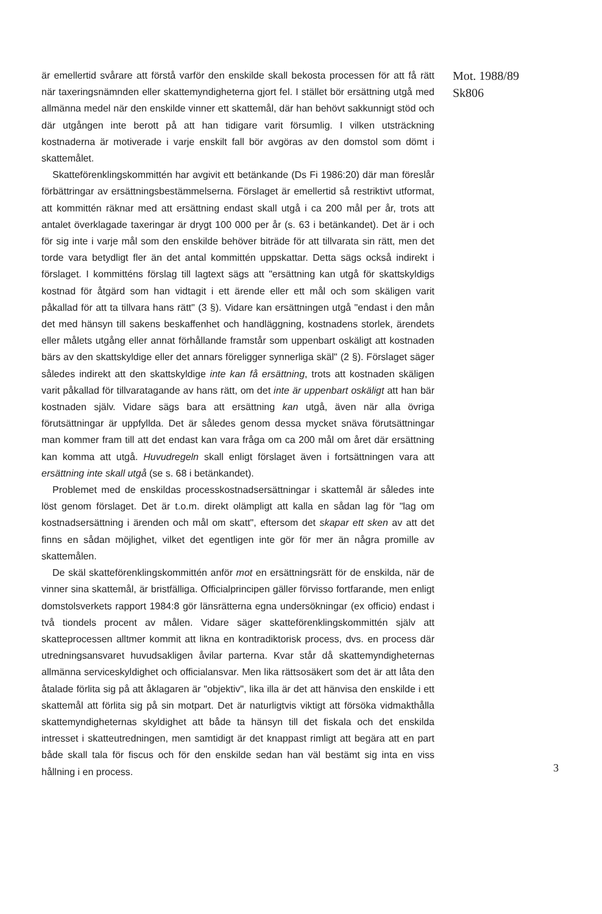är emellertid svårare att förstå varför den enskilde skall bekosta processen för att få rätt när taxeringsnämnden eller skattemyndigheterna gjort fel. I stället bör ersättning utgå med allmänna medel när den enskilde vinner ett skattemål, där han behövt sakkunnigt stöd och där utgången inte berott på att han tidigare varit försumlig. I vilken utsträckning kostnaderna är motiverade i varje enskilt fall bör avgöras av den domstol som dömt i skattemålet.
Skatteförenklingskommittén har avgivit ett betänkande (Ds Fi 1986:20) där man föreslår förbättringar av ersättningsbestämmelserna. Förslaget är emellertid så restriktivt utformat, att kommittén räknar med att ersättning endast skall utgå i ca 200 mål per år, trots att antalet överklagade taxeringar är drygt 100 000 per år (s. 63 i betänkandet). Det är i och för sig inte i varje mål som den enskilde behöver biträde för att tillvarata sin rätt, men det torde vara betydligt fler än det antal kommittén uppskattar. Detta sägs också indirekt i förslaget. I kommitténs förslag till lagtext sägs att "ersättning kan utgå för skattskyldigs kostnad för åtgärd som han vidtagit i ett ärende eller ett mål och som skäligen varit påkallad för att ta tillvara hans rätt" (3 §). Vidare kan ersättningen utgå "endast i den mån det med hänsyn till sakens beskaffenhet och handläggning, kostnadens storlek, ärendets eller målets utgång eller annat förhållande framstår som uppenbart oskäligt att kostnaden bärs av den skattskyldige eller det annars föreligger synnerliga skäl" (2 §). Förslaget säger således indirekt att den skattskyldige inte kan få ersättning, trots att kostnaden skäligen varit påkallad för tillvaratagande av hans rätt, om det inte är uppenbart oskäligt att han bär kostnaden själv. Vidare sägs bara att ersättning kan utgå, även när alla övriga förutsättningar är uppfyllda. Det är således genom dessa mycket snäva förutsättningar man kommer fram till att det endast kan vara fråga om ca 200 mål om året där ersättning kan komma att utgå. Huvudregeln skall enligt förslaget även i fortsättningen vara att ersättning inte skall utgå (se s. 68 i betänkandet).
Problemet med de enskildas processkostnadsersättningar i skattemål är således inte löst genom förslaget. Det är t.o.m. direkt olämpligt att kalla en sådan lag för "lag om kostnadsersättning i ärenden och mål om skatt", eftersom det skapar ett sken av att det finns en sådan möjlighet, vilket det egentligen inte gör för mer än några promille av skattemålen.
De skäl skatteförenklingskommittén anför mot en ersättningsrätt för de enskilda, när de vinner sina skattemål, är bristfälliga. Officialprincipen gäller förvisso fortfarande, men enligt domstolsverkets rapport 1984:8 gör länsrätterna egna undersökningar (ex officio) endast i två tiondels procent av målen. Vidare säger skatteförenklingskommittén själv att skatteprocessen alltmer kommit att likna en kontradiktorisk process, dvs. en process där utredningsansvaret huvudsakligen åvilar parterna. Kvar står då skattemyndigheternas allmänna serviceskyldighet och officialansvar. Men lika rättsosäkert som det är att låta den åtalade förlita sig på att åklagaren är "objektiv", lika illa är det att hänvisa den enskilde i ett skattemål att förlita sig på sin motpart. Det är naturligtvis viktigt att försöka vidmakthålla skattemyndigheternas skyldighet att både ta hänsyn till det fiskala och det enskilda intresset i skatteutredningen, men samtidigt är det knappast rimligt att begära att en part både skall tala för fiscus och för den enskilde sedan han väl bestämt sig inta en viss hållning i en process.
Mot. 1988/89
Sk806
3